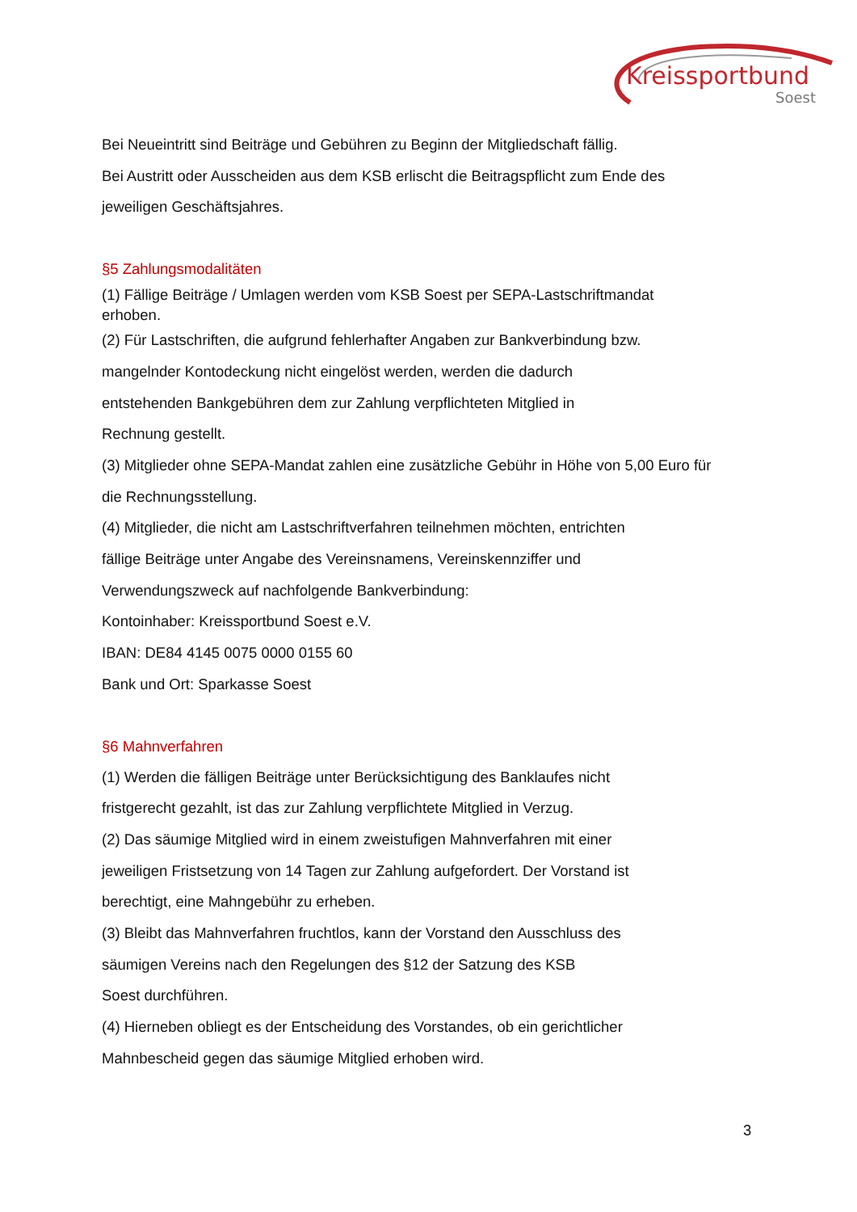Kreissportbund
Soest
Bei Neueintritt sind Beiträge und Gebühren zu Beginn der Mitgliedschaft fällig.
Bei Austritt oder Ausscheiden aus dem KSB erlischt die Beitragspflicht zum Ende des
jeweiligen Geschäftsjahres.
§5 Zahlungsmodalitäten
(1) Fällige Beiträge / Umlagen werden vom KSB Soest per SEPA-Lastschriftmandat
erhoben.
(2) Für Lastschriften, die aufgrund fehlerhafter Angaben zur Bankverbindung bzw.
mangelnder Kontodeckung nicht eingelöst werden, werden die dadurch
entstehenden Bankgebühren dem zur Zahlung verpflichteten Mitglied in
Rechnung gestellt.
(3) Mitglieder ohne SEPA-Mandat zahlen eine zusätzliche Gebühr in Höhe von 5,00 Euro für
die Rechnungsstellung.
(4) Mitglieder, die nicht am Lastschriftverfahren teilnehmen möchten, entrichten
fällige Beiträge unter Angabe des Vereinsnamens, Vereinskennziffer und
Verwendungszweck auf nachfolgende Bankverbindung:
Kontoinhaber: Kreissportbund Soest e.V.
IBAN: DE84 4145 0075 0000 0155 60
Bank und Ort: Sparkasse Soest
§6 Mahnverfahren
(1) Werden die fälligen Beiträge unter Berücksichtigung des Banklaufes nicht
fristgerecht gezahlt, ist das zur Zahlung verpflichtete Mitglied in Verzug.
(2) Das säumige Mitglied wird in einem zweistufigen Mahnverfahren mit einer
jeweiligen Fristsetzung von 14 Tagen zur Zahlung aufgefordert. Der Vorstand ist
berechtigt, eine Mahngebühr zu erheben.
(3) Bleibt das Mahnverfahren fruchtlos, kann der Vorstand den Ausschluss des
säumigen Vereins nach den Regelungen des §12 der Satzung des KSB
Soest durchführen.
(4) Hierneben obliegt es der Entscheidung des Vorstandes, ob ein gerichtlicher
Mahnbescheid gegen das säumige Mitglied erhoben wird.
3